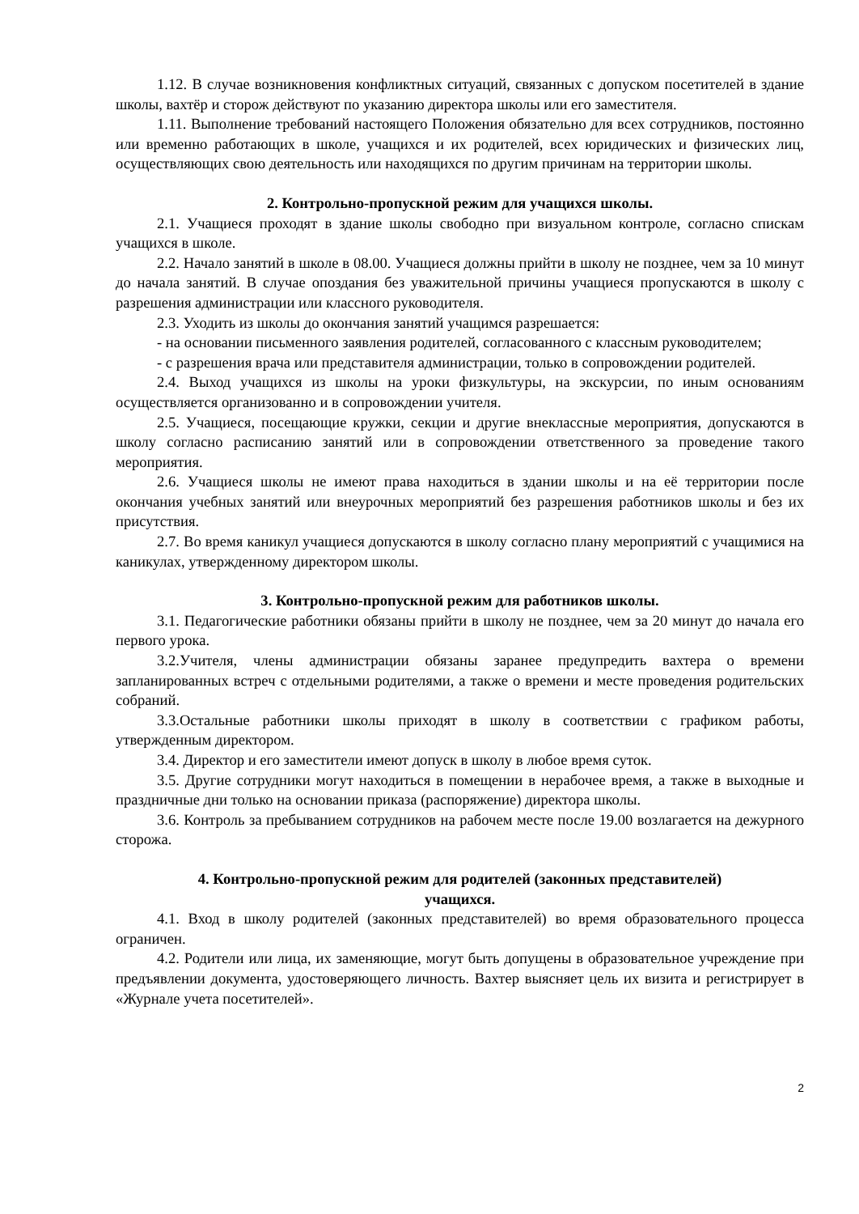1.12. В случае возникновения конфликтных ситуаций, связанных с допуском посетителей в здание школы, вахтёр и сторож действуют по указанию директора школы или его заместителя.
1.11. Выполнение требований настоящего Положения обязательно для всех сотрудников, постоянно или временно работающих в школе, учащихся и их родителей, всех юридических и физических лиц, осуществляющих свою деятельность или находящихся по другим причинам на территории школы.
2. Контрольно-пропускной режим для учащихся школы.
2.1. Учащиеся проходят в здание школы свободно при визуальном контроле, согласно спискам учащихся в школе.
2.2. Начало занятий в школе в 08.00. Учащиеся должны прийти в школу не позднее, чем за 10 минут до начала занятий. В случае опоздания без уважительной причины учащиеся пропускаются в школу с разрешения администрации или классного руководителя.
2.3. Уходить из школы до окончания занятий учащимся разрешается:
- на основании письменного заявления родителей, согласованного с классным руководителем;
- с разрешения врача или представителя администрации, только в сопровождении родителей.
2.4. Выход учащихся из школы на уроки физкультуры, на экскурсии, по иным основаниям осуществляется организованно и в сопровождении учителя.
2.5. Учащиеся, посещающие кружки, секции и другие внеклассные мероприятия, допускаются в школу согласно расписанию занятий или в сопровождении ответственного за проведение такого мероприятия.
2.6. Учащиеся школы не имеют права находиться в здании школы и на её территории после окончания учебных занятий или внеурочных мероприятий без разрешения работников школы и без их присутствия.
2.7. Во время каникул учащиеся допускаются в школу согласно плану мероприятий с учащимися на каникулах, утвержденному директором школы.
3. Контрольно-пропускной режим для работников школы.
3.1. Педагогические работники обязаны прийти в школу не позднее, чем за 20 минут до начала его первого урока.
3.2.Учителя, члены администрации обязаны заранее предупредить вахтера о времени запланированных встреч с отдельными родителями, а также о времени и месте проведения родительских собраний.
3.3.Остальные работники школы приходят в школу в соответствии с графиком работы, утвержденным директором.
3.4. Директор и его заместители имеют допуск в школу в любое время суток.
3.5. Другие сотрудники могут находиться в помещении в нерабочее время, а также в выходные и праздничные дни только на основании приказа (распоряжение) директора школы.
3.6. Контроль за пребыванием сотрудников на рабочем месте после 19.00 возлагается на дежурного сторожа.
4. Контрольно-пропускной режим для родителей (законных представителей)
учащихся.
4.1. Вход в школу родителей (законных представителей) во время образовательного процесса ограничен.
4.2. Родители или лица, их заменяющие, могут быть допущены в образовательное учреждение при предъявлении документа, удостоверяющего личность. Вахтер выясняет цель их визита и регистрирует в «Журнале учета посетителей».
2